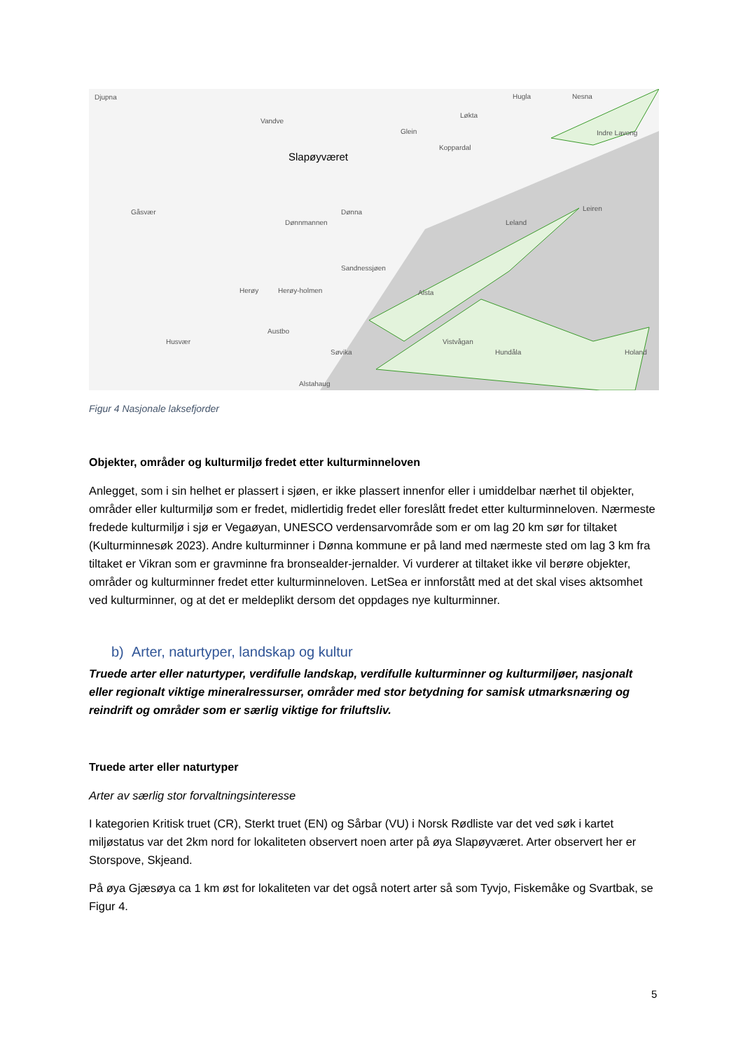Djupna
Vandve
Slapøyværet
Gåsvær
Dønnmannen
Dønna
Sandnessjøen
Herøy Herøy-holmen
Husvær
Austbo
Søvika
Alstahaug
Alsta
Vistvågan
Hundåla
Leland
Leiren
Holand
Nesna Hugla
Løkta
Glein
Koppardal
Indre Lavong
Figur 4 Nasjonale laksefjorder
Objekter, områder og kulturmiljø fredet etter kulturminneloven
Anlegget, som i sin helhet er plassert i sjøen, er ikke plassert innenfor eller i umiddelbar nærhet til objekter, områder eller kulturmiljø som er fredet, midlertidig fredet eller foreslått fredet etter kulturminneloven. Nærmeste fredede kulturmiljø i sjø er Vegaøyan, UNESCO verdensarvområde som er om lag 20 km sør for tiltaket (Kulturminnesøk 2023). Andre kulturminner i Dønna kommune er på land med nærmeste sted om lag 3 km fra tiltaket er Vikran som er gravminne fra bronsealder-jernalder. Vi vurderer at tiltaket ikke vil berøre objekter, områder og kulturminner fredet etter kulturminneloven. LetSea er innforstått med at det skal vises aktsomhet ved kulturminner, og at det er meldeplikt dersom det oppdages nye kulturminner.
b) Arter, naturtyper, landskap og kultur
Truede arter eller naturtyper, verdifulle landskap, verdifulle kulturminner og kulturmiljøer, nasjonalt eller regionalt viktige mineralressurser, områder med stor betydning for samisk utmarksnæring og reindrift og områder som er særlig viktige for friluftsliv.
Truede arter eller naturtyper
Arter av særlig stor forvaltningsinteresse
I kategorien Kritisk truet (CR), Sterkt truet (EN) og Sårbar (VU) i Norsk Rødliste var det ved søk i kartet miljøstatus var det 2km nord for lokaliteten observert noen arter på øya Slapøyværet. Arter observert her er Storspove, Skjeand.
På øya Gjæsøya ca 1 km øst for lokaliteten var det også notert arter så som Tyvjo, Fiskemåke og Svartbak, se Figur 4.
5